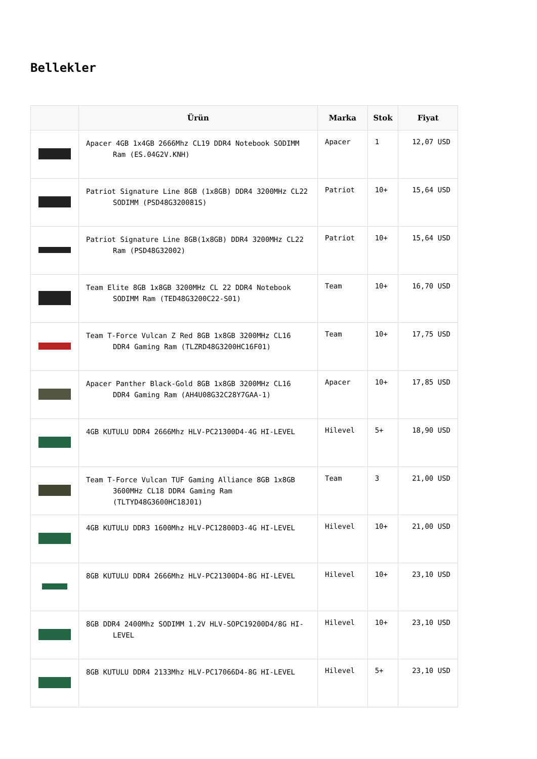Bellekler
| | Ürün | Marka | Stok | Fiyat |
| --- | --- | --- | --- | --- |
| | Apacer 4GB 1x4GB 2666Mhz CL19 DDR4 Notebook SODIMM Ram (ES.04G2V.KNH) | Apacer | 1 | 12,07 USD |
| | Patriot Signature Line 8GB (1x8GB) DDR4 3200MHz CL22 SODIMM (PSD48G320081S) | Patriot | 10+ | 15,64 USD |
| | Patriot Signature Line 8GB(1x8GB) DDR4 3200MHz CL22 Ram (PSD48G32002) | Patriot | 10+ | 15,64 USD |
| | Team Elite 8GB 1x8GB 3200MHz CL 22 DDR4 Notebook SODIMM Ram (TED48G3200C22-S01) | Team | 10+ | 16,70 USD |
| | Team T-Force Vulcan Z Red 8GB 1x8GB 3200MHz CL16 DDR4 Gaming Ram (TLZRD48G3200HC16F01) | Team | 10+ | 17,75 USD |
| | Apacer Panther Black-Gold 8GB 1x8GB 3200MHz CL16 DDR4 Gaming Ram (AH4U08G32C28Y7GAA-1) | Apacer | 10+ | 17,85 USD |
| | 4GB KUTULU DDR4 2666Mhz HLV-PC21300D4-4G HI-LEVEL | Hilevel | 5+ | 18,90 USD |
| | Team T-Force Vulcan TUF Gaming Alliance 8GB 1x8GB 3600MHz CL18 DDR4 Gaming Ram (TLTYD48G3600HC18J01) | Team | 3 | 21,00 USD |
| | 4GB KUTULU DDR3 1600Mhz HLV-PC12800D3-4G HI-LEVEL | Hilevel | 10+ | 21,00 USD |
| | 8GB KUTULU DDR4 2666Mhz HLV-PC21300D4-8G HI-LEVEL | Hilevel | 10+ | 23,10 USD |
| | 8GB DDR4 2400Mhz SODIMM 1.2V HLV-SOPC19200D4/8G HI-LEVEL | Hilevel | 10+ | 23,10 USD |
| | 8GB KUTULU DDR4 2133Mhz HLV-PC17066D4-8G HI-LEVEL | Hilevel | 5+ | 23,10 USD |